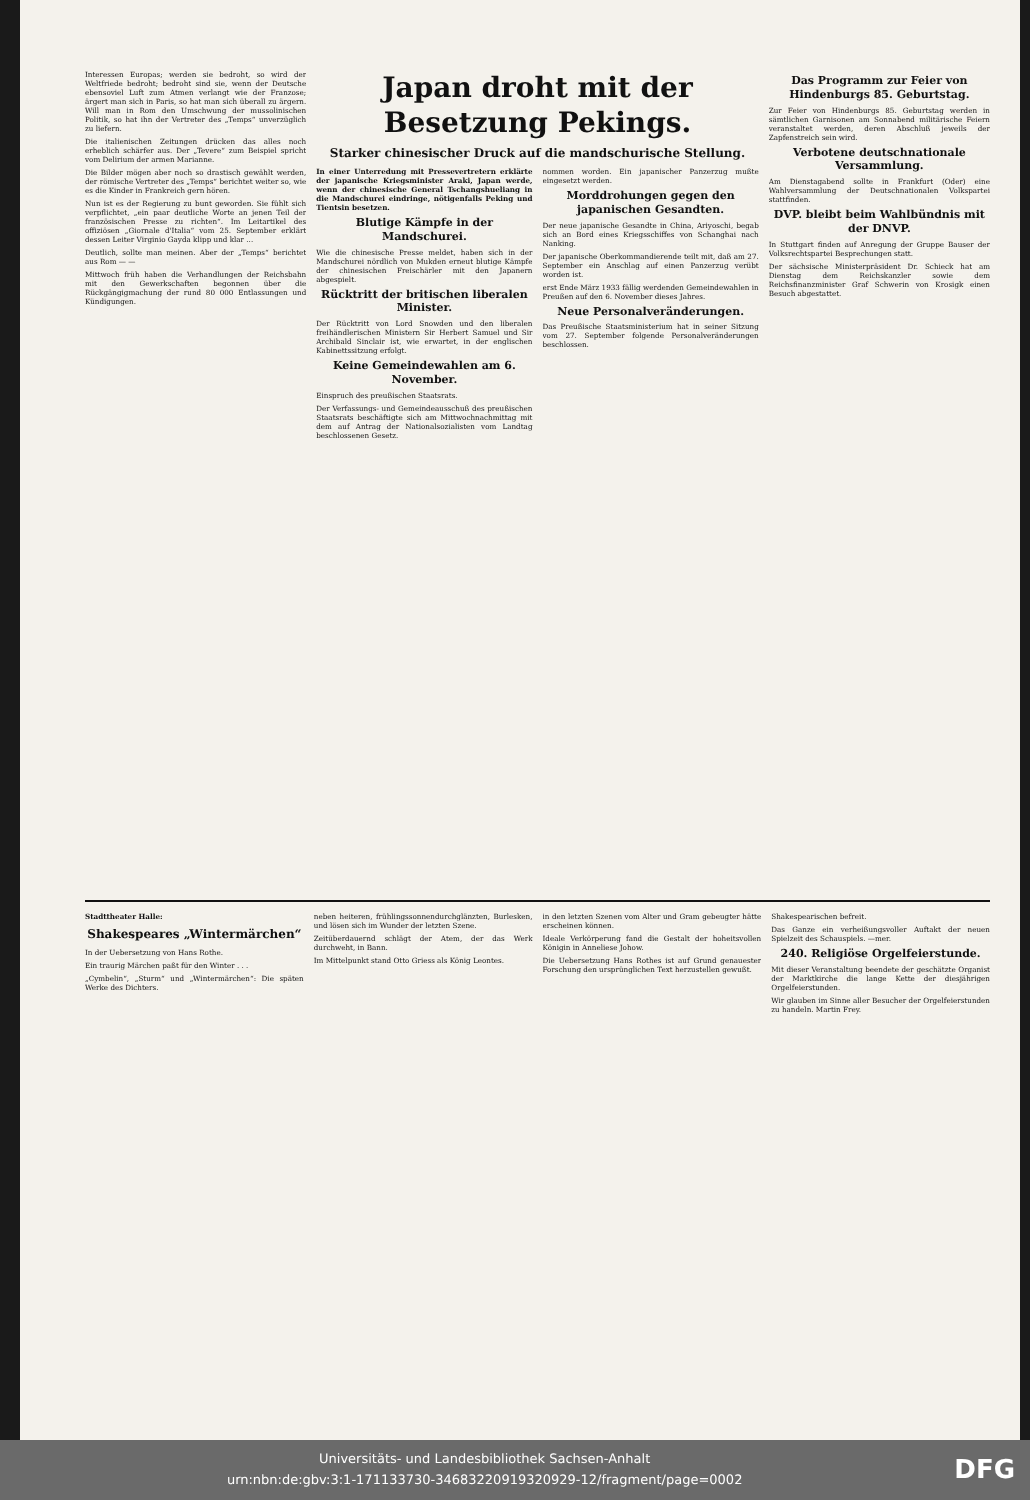Interessen Europas; werden sie bedroht, so wird der Weltfriede bedroht; bedroht sind sie, wenn der Deutsche ebensoviel Luft zum Atmen verlangt wie der Franzose; ärgert man sich in Paris, so hat man sich überall zu ärgern. Will man in Rom den Umschwung der mussolinischen Politik, so hat ihn der Vertreter des „Temps“ unverzüglich zu liefern.
Die italienischen Zeitungen drücken das alles noch erheblich schärfer aus. Der „Tevere“ zum Beispiel spricht vom Delirium der armen Marianne.
Die Bilder mögen aber noch so drastisch gewählt werden, der römische Vertreter des „Temps“ berichtet weiter so, wie es die Kinder in Frankreich gern hören.
Nun ist es der Regierung zu bunt geworden. Sie fühlt sich verpflichtet, „ein paar deutliche Worte an jenen Teil der französischen Presse zu richten“. Im Leitartikel des offiziösen „Giornale d'Italia“ vom 25. September erklärt dessen Leiter Virginio Gayda klipp und klar ...
Deutlich, sollte man meinen. Aber der „Temps“ berichtet aus Rom — —
Mittwoch früh haben die Verhandlungen der Reichsbahn mit den Gewerkschaften begonnen über die Rückgängigmachung der rund 80 000 Entlassungen und Kündigungen.
Japan droht mit der Besetzung Pekings.
Starker chinesischer Druck auf die mandschurische Stellung.
In einer Unterredung mit Pressevertretern erklärte der japanische Kriegsminister Araki, Japan werde, wenn der chinesische General Tschangshueliang in die Mandschurei eindringe, nötigenfalls Peking und Tientsin besetzen.
Blutige Kämpfe in der Mandschurei.
Wie die chinesische Presse meldet, haben sich in der Mandschurei nördlich von Mukden erneut blutige Kämpfe der chinesischen Freischärler mit den Japanern abgespielt.
Rücktritt der britischen liberalen Minister.
Der Rücktritt von Lord Snowden und den liberalen freihändlerischen Ministern Sir Herbert Samuel und Sir Archibald Sinclair ist, wie erwartet, in der englischen Kabinettssitzung erfolgt.
Keine Gemeindewahlen am 6. November.
Einspruch des preußischen Staatsrats.
Der Verfassungs- und Gemeindeausschuß des preußischen Staatsrats beschäftigte sich am Mittwochnachmittag mit dem auf Antrag der Nationalsozialisten vom Landtag beschlossenen Gesetz.
nommen worden. Ein japanischer Panzerzug mußte eingesetzt werden.
Morddrohungen gegen den japanischen Gesandten.
Der neue japanische Gesandte in China, Ariyoschi, begab sich an Bord eines Kriegsschiffes von Schanghai nach Nanking.
Der japanische Oberkommandierende teilt mit, daß am 27. September ein Anschlag auf einen Panzerzug verübt worden ist.
erst Ende März 1933 fällig werdenden Gemeindewahlen in Preußen auf den 6. November dieses Jahres.
Neue Personalveränderungen.
Das Preußische Staatsministerium hat in seiner Sitzung vom 27. September folgende Personalveränderungen beschlossen.
Das Programm zur Feier von Hindenburgs 85. Geburtstag.
Zur Feier von Hindenburgs 85. Geburtstag werden in sämtlichen Garnisonen am Sonnabend militärische Feiern veranstaltet werden, deren Abschluß jeweils der Zapfenstreich sein wird.
Verbotene deutschnationale Versammlung.
Am Dienstagabend sollte in Frankfurt (Oder) eine Wahlversammlung der Deutschnationalen Volkspartei stattfinden.
DVP. bleibt beim Wahlbündnis mit der DNVP.
In Stuttgart finden auf Anregung der Gruppe Bauser der Volksrechtspartei Besprechungen statt.
Der sächsische Ministerpräsident Dr. Schieck hat am Dienstag dem Reichskanzler sowie dem Reichsfinanzminister Graf Schwerin von Krosigk einen Besuch abgestattet.
Stadttheater Halle:
Shakespeares „Wintermärchen“
In der Uebersetzung von Hans Rothe.
Ein traurig Märchen paßt für den Winter . . .
„Cymbelin“, „Sturm“ und „Wintermärchen“: Die späten Werke des Dichters.
neben heiteren, frühlingssonnendurchglänzten, Burlesken, und lösen sich im Wunder der letzten Szene.
Zeitüberdauernd schlägt der Atem, der das Werk durchweht, in Bann.
Im Mittelpunkt stand Otto Griess als König Leontes.
in den letzten Szenen vom Alter und Gram gebeugter hätte erscheinen können.
Ideale Verkörperung fand die Gestalt der hoheitsvollen Königin in Anneliese Johow.
Die Uebersetzung Hans Rothes ist auf Grund genauester Forschung den ursprünglichen Text herzustellen gewußt.
Shakespearischen befreit.
Das Ganze ein verheißungsvoller Auftakt der neuen Spielzeit des Schauspiels. —mer.
240. Religiöse Orgelfeierstunde.
Mit dieser Veranstaltung beendete der geschätzte Organist der Marktkirche die lange Kette der diesjährigen Orgelfeierstunden.
Wir glauben im Sinne aller Besucher der Orgelfeierstunden zu handeln. Martin Frey.
Universitäts- und Landesbibliothek Sachsen-Anhalt
urn:nbn:de:gbv:3:1-171133730-34683220919320929-12/fragment/page=0002 DFG